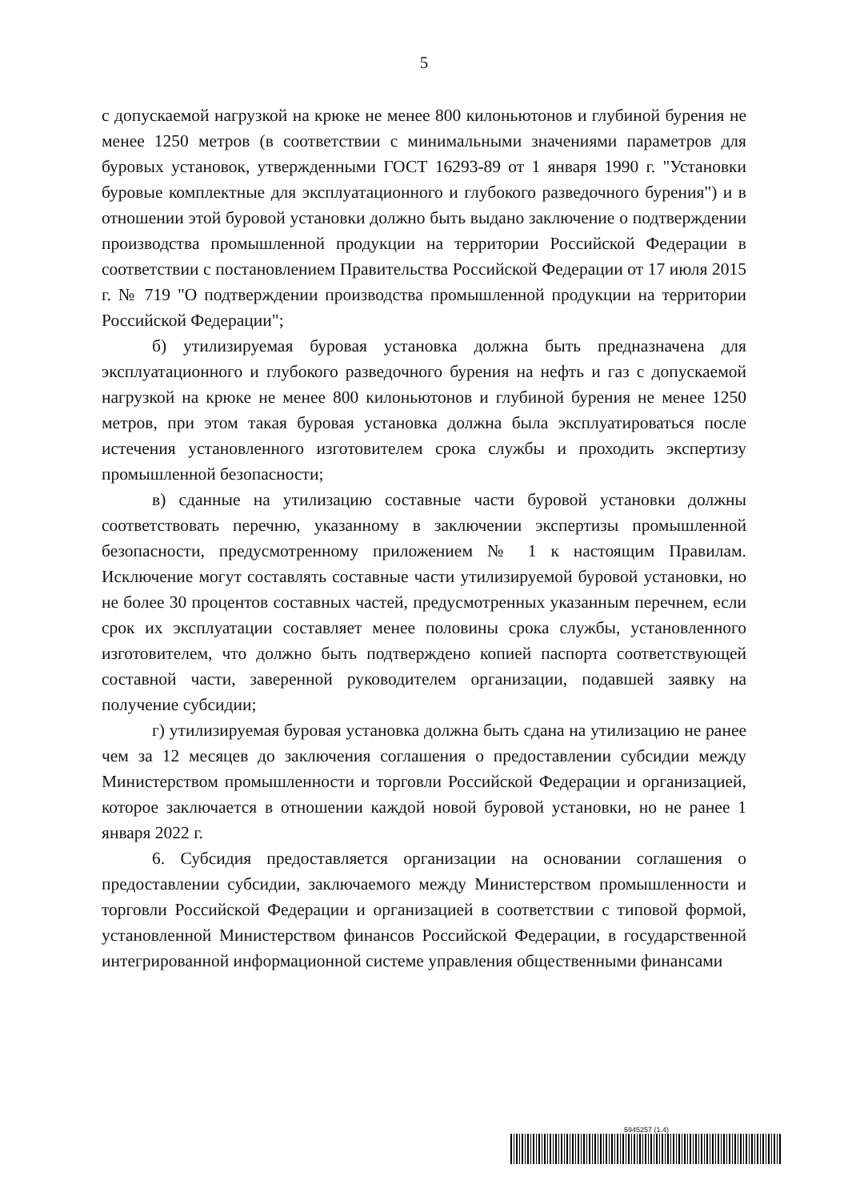5
с допускаемой нагрузкой на крюке не менее 800 килоньютонов и глубиной бурения не менее 1250 метров (в соответствии с минимальными значениями параметров для буровых установок, утвержденными ГОСТ 16293-89 от 1 января 1990 г. "Установки буровые комплектные для эксплуатационного и глубокого разведочного бурения") и в отношении этой буровой установки должно быть выдано заключение о подтверждении производства промышленной продукции на территории Российской Федерации в соответствии с постановлением Правительства Российской Федерации от 17 июля 2015 г. № 719 "О подтверждении производства промышленной продукции на территории Российской Федерации";
б) утилизируемая буровая установка должна быть предназначена для эксплуатационного и глубокого разведочного бурения на нефть и газ с допускаемой нагрузкой на крюке не менее 800 килоньютонов и глубиной бурения не менее 1250 метров, при этом такая буровая установка должна была эксплуатироваться после истечения установленного изготовителем срока службы и проходить экспертизу промышленной безопасности;
в) сданные на утилизацию составные части буровой установки должны соответствовать перечню, указанному в заключении экспертизы промышленной безопасности, предусмотренному приложением № 1 к настоящим Правилам. Исключение могут составлять составные части утилизируемой буровой установки, но не более 30 процентов составных частей, предусмотренных указанным перечнем, если срок их эксплуатации составляет менее половины срока службы, установленного изготовителем, что должно быть подтверждено копией паспорта соответствующей составной части, заверенной руководителем организации, подавшей заявку на получение субсидии;
г) утилизируемая буровая установка должна быть сдана на утилизацию не ранее чем за 12 месяцев до заключения соглашения о предоставлении субсидии между Министерством промышленности и торговли Российской Федерации и организацией, которое заключается в отношении каждой новой буровой установки, но не ранее 1 января 2022 г.
6. Субсидия предоставляется организации на основании соглашения о предоставлении субсидии, заключаемого между Министерством промышленности и торговли Российской Федерации и организацией в соответствии с типовой формой, установленной Министерством финансов Российской Федерации, в государственной интегрированной информационной системе управления общественными финансами
5945257 (1.4)